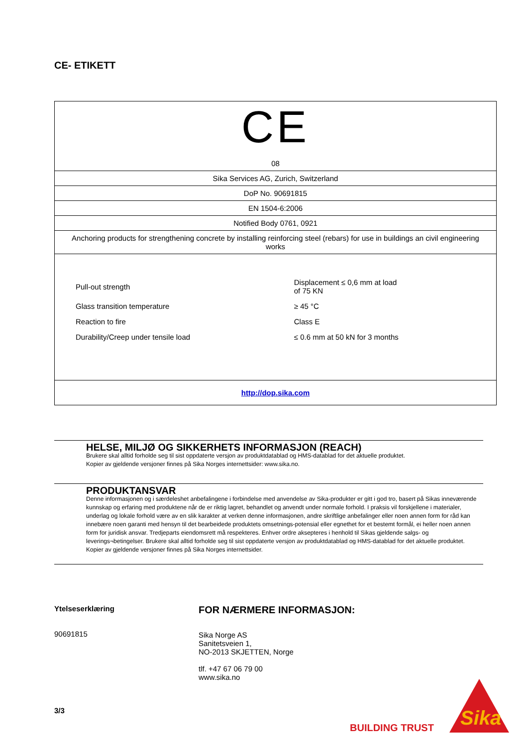CE- ETIKETT
| CE 08 |
| Sika Services AG, Zurich, Switzerland |
| DoP No. 90691815 |
| EN 1504-6:2006 |
| Notified Body 0761, 0921 |
| Anchoring products for strengthening concrete by installing reinforcing steel (rebars) for use in buildings an civil engineering works |
| / Pull-out strength / Displacement ≤ 0,6 mm at load of 75 KN / / Glass transition temperature / ≥ 45 °C / / Reaction to fire / Class E / / Durability/Creep under tensile load / ≤ 0.6 mm at 50 kN for 3 months / |
| http://dop.sika.com |
HELSE, MILJØ OG SIKKERHETS INFORMASJON (REACH)
Brukere skal alltid forholde seg til sist oppdaterte versjon av produktdatablad og HMS-datablad for det aktuelle produktet.
Kopier av gjeldende versjoner finnes på Sika Norges internettsider: www.sika.no.
PRODUKTANSVAR
Denne informasjonen og i særdeleshet anbefalingene i forbindelse med anvendelse av Sika-produkter er gitt i god tro, basert på Sikas inneværende kunnskap og erfaring med produktene når de er riktig lagret, behandlet og anvendt under normale forhold. I praksis vil forskjellene i materialer, underlag og lokale forhold være av en slik karakter at verken denne informasjonen, andre skriftlige anbefalinger eller noen annen form for råd kan innebære noen garanti med hensyn til det bearbeidede produktets omsetnings-potensial eller egnethet for et bestemt formål, ei heller noen annen form for juridisk ansvar. Tredjeparts eiendomsrett må respekteres. Enhver ordre aksepteres i henhold til Sikas gjeldende salgs- og leverings¬betingelser. Brukere skal alltid forholde seg til sist oppdaterte versjon av produktdatablad og HMS-datablad for det aktuelle produktet. Kopier av gjeldende versjoner finnes på Sika Norges internettsider.
Ytelseserklæring
90691815
FOR NÆRMERE INFORMASJON:
Sika Norge AS
Sanitetsveien 1,
NO-2013 SKJETTEN, Norge
tlf. +47 67 06 79 00
www.sika.no
3/3
BUILDING TRUST
Sika